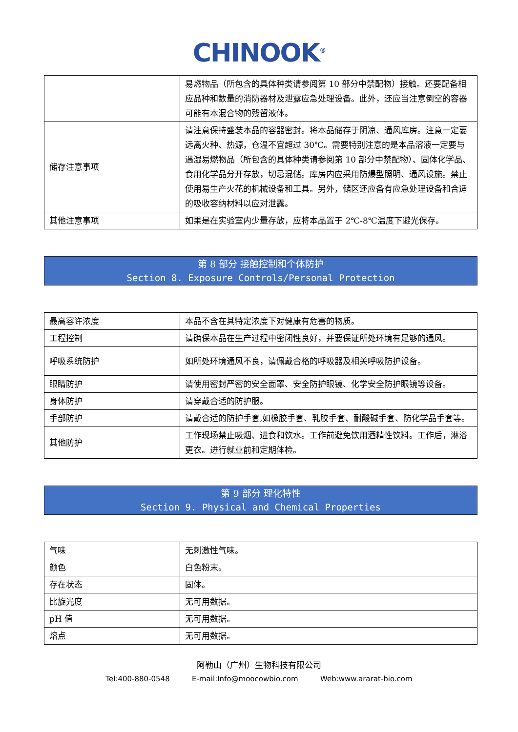CHINOOK<sup>®</sup>
| | 易燃物品（所包含的具体种类请参阅第 10 部分中禁配物）接触。还要配备相应品种和数量的消防器材及泄露应急处理设备。此外，还应当注意倒空的容器可能有本混合物的残留液体。 |
| 储存注意事项 | 请注意保持盛装本品的容器密封。将本品储存于阴凉、通风库房。注意一定要远离火种、热源，仓温不宜超过 30℃。需要特别注意的是本品溶液一定要与遇湿易燃物品（所包含的具体种类请参阅第 10 部分中禁配物）、固体化学品、食用化学品分开存放，切忌混储。库房内应采用防爆型照明、通风设施。禁止使用易生产火花的机械设备和工具。另外，储区还应备有应急处理设备和合适的吸收容纳材料以应对泄露。 |
| 其他注意事项 | 如果是在实验室内少量存放，应将本品置于 2℃-8℃温度下避光保存。 |
第 8 部分 接触控制和个体防护
Section 8. Exposure Controls/Personal Protection
| 最高容许浓度 | 本品不含在其特定浓度下对健康有危害的物质。 |
| 工程控制 | 请确保本品在生产过程中密闭性良好，并要保证所处环境有足够的通风。 |
| 呼吸系统防护 | 如所处环境通风不良，请佩戴合格的呼吸器及相关呼吸防护设备。 |
| 眼睛防护 | 请使用密封严密的安全面罩、安全防护眼镜、化学安全防护眼镜等设备。 |
| 身体防护 | 请穿戴合适的防护服。 |
| 手部防护 | 请戴合适的防护手套,如橡胶手套、乳胶手套、耐酸碱手套、防化学品手套等。 |
| 其他防护 | 工作现场禁止吸烟、进食和饮水。工作前避免饮用酒精性饮料。工作后，淋浴更衣。进行就业前和定期体检。 |
第 9 部分 理化特性
Section 9. Physical and Chemical Properties
| 气味 | 无刺激性气味。 |
| 颜色 | 白色粉末。 |
| 存在状态 | 固体。 |
| 比旋光度 | 无可用数据。 |
| pH 值 | 无可用数据。 |
| 熔点 | 无可用数据。 |
阿勒山（广州）生物科技有限公司
Tel:400-880-0548 E-mail:Info@moocowbio.com Web:www.ararat-bio.com